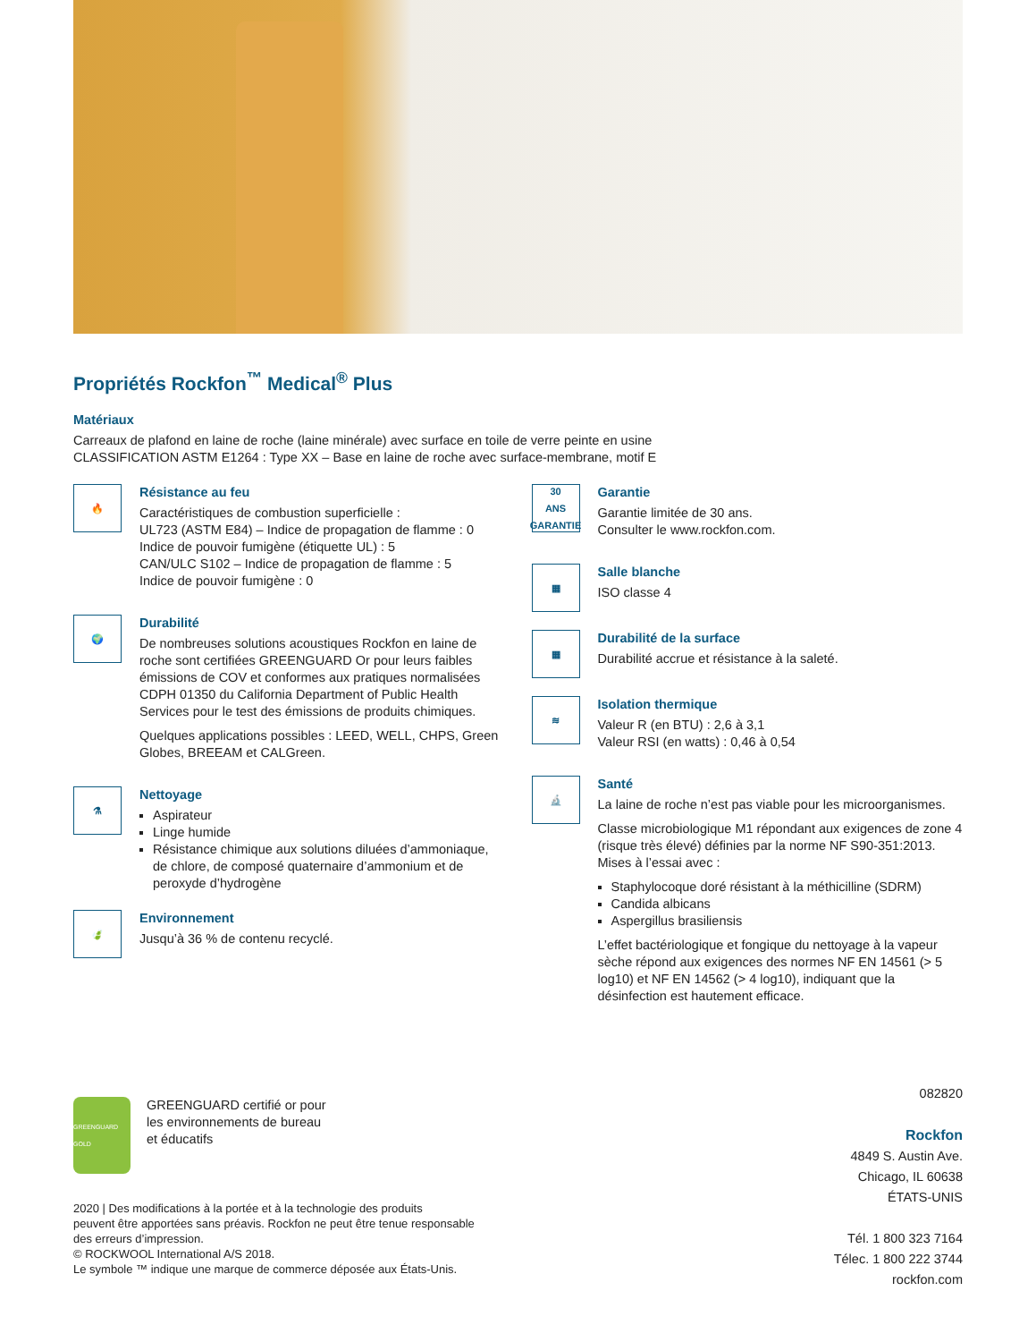Propriétés Rockfon<sup>™</sup> Medical<sup>®</sup> Plus
Matériaux
Carreaux de plafond en laine de roche (laine minérale) avec surface en toile de verre peinte en usine
CLASSIFICATION ASTM E1264 : Type XX – Base en laine de roche avec surface-membrane, motif E
🔥
Résistance au feu
Caractéristiques de combustion superficielle :
UL723 (ASTM E84) – Indice de propagation de flamme : 0
Indice de pouvoir fumigène (étiquette UL) : 5
CAN/ULC S102 – Indice de propagation de flamme : 5
Indice de pouvoir fumigène : 0
🌍
Durabilité
De nombreuses solutions acoustiques Rockfon en laine de roche sont certifiées GREENGUARD Or pour leurs faibles émissions de COV et conformes aux pratiques normalisées CDPH 01350 du California Department of Public Health Services pour le test des émissions de produits chimiques.
Quelques applications possibles : LEED, WELL, CHPS, Green Globes, BREEAM et CALGreen.
⚗
Nettoyage
Aspirateur
Linge humide
Résistance chimique aux solutions diluées d’ammoniaque, de chlore, de composé quaternaire d’ammonium et de peroxyde d’hydrogène
🍃
Environnement
Jusqu’à 36 % de contenu recyclé.
30
ANS GARANTIE
Garantie
Garantie limitée de 30 ans.
Consulter le www.rockfon.com.
▦
Salle blanche
ISO classe 4
▦
Durabilité de la surface
Durabilité accrue et résistance à la saleté.
≋
Isolation thermique
Valeur R (en BTU) : 2,6 à 3,1
Valeur RSI (en watts) : 0,46 à 0,54
🔬
Santé
La laine de roche n’est pas viable pour les microorganismes.
Classe microbiologique M1 répondant aux exigences de zone 4 (risque très élevé) définies par la norme NF S90-351:2013. Mises à l’essai avec :
Staphylocoque doré résistant à la méthicilline (SDRM)
Candida albicans
Aspergillus brasiliensis
L’effet bactériologique et fongique du nettoyage à la vapeur sèche répond aux exigences des normes NF EN 14561 (> 5 log10) et NF EN 14562 (> 4 log10), indiquant que la désinfection est hautement efficace.
GREENGUARD GOLD
GREENGUARD certifié or pour
les environnements de bureau
et éducatifs
2020 | Des modifications à la portée et à la technologie des produits
peuvent être apportées sans préavis. Rockfon ne peut être tenue responsable
des erreurs d’impression.
© ROCKWOOL International A/S 2018.
Le symbole ™ indique une marque de commerce déposée aux États-Unis.
082820
Rockfon
4849 S. Austin Ave.
Chicago, IL 60638
ÉTATS-UNIS
Tél. 1 800 323 7164
Télec. 1 800 222 3744
rockfon.com